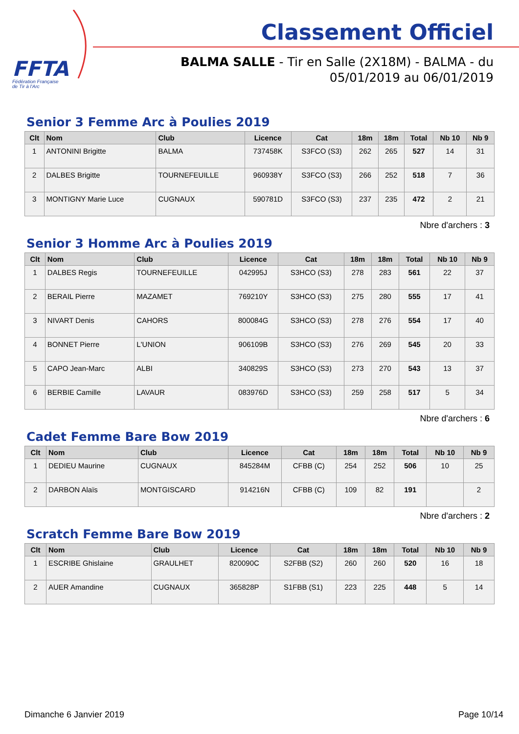FFTA
Fédération Française
de Tir à l'Arc
Classement Officiel
BALMA SALLE - Tir en Salle (2X18M) - BALMA - du
05/01/2019 au 06/01/2019
Senior 3 Femme Arc à Poulies 2019
| Clt | Nom | Club | Licence | Cat | 18m | 18m | Total | Nb 10 | Nb 9 |
| --- | --- | --- | --- | --- | --- | --- | --- | --- | --- |
| 1 | ANTONINI Brigitte | BALMA | 737458K | S3FCO (S3) | 262 | 265 | 527 | 14 | 31 |
| 2 | DALBES Brigitte | TOURNEFEUILLE | 960938Y | S3FCO (S3) | 266 | 252 | 518 | 7 | 36 |
| 3 | MONTIGNY Marie Luce | CUGNAUX | 590781D | S3FCO (S3) | 237 | 235 | 472 | 2 | 21 |
Nbre d'archers : 3
Senior 3 Homme Arc à Poulies 2019
| Clt | Nom | Club | Licence | Cat | 18m | 18m | Total | Nb 10 | Nb 9 |
| --- | --- | --- | --- | --- | --- | --- | --- | --- | --- |
| 1 | DALBES Regis | TOURNEFEUILLE | 042995J | S3HCO (S3) | 278 | 283 | 561 | 22 | 37 |
| 2 | BERAIL Pierre | MAZAMET | 769210Y | S3HCO (S3) | 275 | 280 | 555 | 17 | 41 |
| 3 | NIVART Denis | CAHORS | 800084G | S3HCO (S3) | 278 | 276 | 554 | 17 | 40 |
| 4 | BONNET Pierre | L'UNION | 906109B | S3HCO (S3) | 276 | 269 | 545 | 20 | 33 |
| 5 | CAPO Jean-Marc | ALBI | 340829S | S3HCO (S3) | 273 | 270 | 543 | 13 | 37 |
| 6 | BERBIE Camille | LAVAUR | 083976D | S3HCO (S3) | 259 | 258 | 517 | 5 | 34 |
Nbre d'archers : 6
Cadet Femme Bare Bow 2019
| Clt | Nom | Club | Licence | Cat | 18m | 18m | Total | Nb 10 | Nb 9 |
| --- | --- | --- | --- | --- | --- | --- | --- | --- | --- |
| 1 | DEDIEU Maurine | CUGNAUX | 845284M | CFBB (C) | 254 | 252 | 506 | 10 | 25 |
| 2 | DARBON Alaïs | MONTGISCARD | 914216N | CFBB (C) | 109 | 82 | 191 | | 2 |
Nbre d'archers : 2
Scratch Femme Bare Bow 2019
| Clt | Nom | Club | Licence | Cat | 18m | 18m | Total | Nb 10 | Nb 9 |
| --- | --- | --- | --- | --- | --- | --- | --- | --- | --- |
| 1 | ESCRIBE Ghislaine | GRAULHET | 820090C | S2FBB (S2) | 260 | 260 | 520 | 16 | 18 |
| 2 | AUER Amandine | CUGNAUX | 365828P | S1FBB (S1) | 223 | 225 | 448 | 5 | 14 |
Dimanche 6 Janvier 2019 Page 10/14